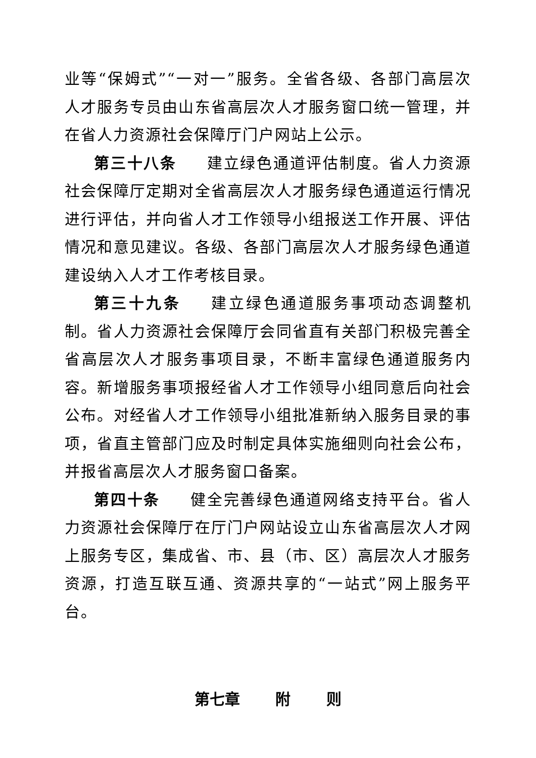业等“保姆式”“一对一”服务。全省各级、各部门高层次人才服务专员由山东省高层次人才服务窗口统一管理，并在省人力资源社会保障厅门户网站上公示。
第三十八条 建立绿色通道评估制度。省人力资源社会保障厅定期对全省高层次人才服务绿色通道运行情况进行评估，并向省人才工作领导小组报送工作开展、评估情况和意见建议。各级、各部门高层次人才服务绿色通道建设纳入人才工作考核目录。
第三十九条 建立绿色通道服务事项动态调整机制。省人力资源社会保障厅会同省直有关部门积极完善全省高层次人才服务事项目录，不断丰富绿色通道服务内容。新增服务事项报经省人才工作领导小组同意后向社会公布。对经省人才工作领导小组批准新纳入服务目录的事项，省直主管部门应及时制定具体实施细则向社会公布，并报省高层次人才服务窗口备案。
第四十条 健全完善绿色通道网络支持平台。省人力资源社会保障厅在厅门户网站设立山东省高层次人才网上服务专区，集成省、市、县（市、区）高层次人才服务资源，打造互联互通、资源共享的“一站式”网上服务平台。
第七章 附 则